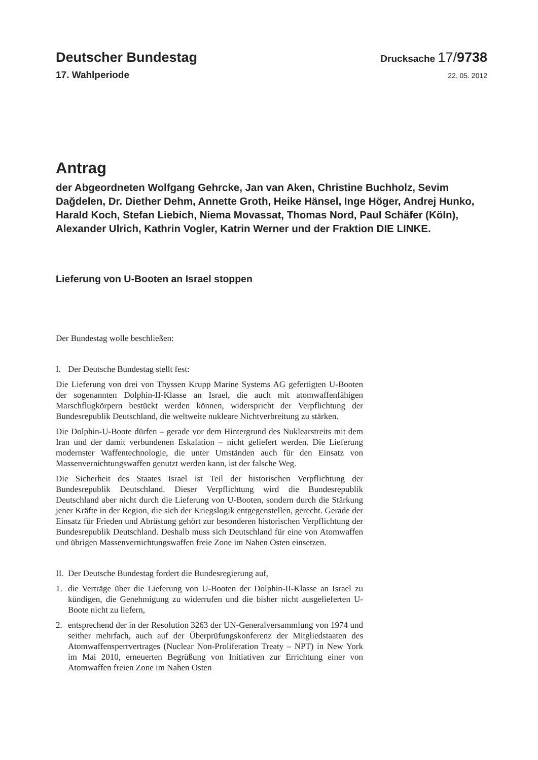Deutscher Bundestag
Drucksache 17/9738
17. Wahlperiode
22. 05. 2012
Antrag
der Abgeordneten Wolfgang Gehrcke, Jan van Aken, Christine Buchholz, Sevim Dağdelen, Dr. Diether Dehm, Annette Groth, Heike Hänsel, Inge Höger, Andrej Hunko, Harald Koch, Stefan Liebich, Niema Movassat, Thomas Nord, Paul Schäfer (Köln), Alexander Ulrich, Kathrin Vogler, Katrin Werner und der Fraktion DIE LINKE.
Lieferung von U-Booten an Israel stoppen
Der Bundestag wolle beschließen:
I. Der Deutsche Bundestag stellt fest:
Die Lieferung von drei von Thyssen Krupp Marine Systems AG gefertigten U-Booten der sogenannten Dolphin-II-Klasse an Israel, die auch mit atomwaffenfähigen Marschflugkörpern bestückt werden können, widerspricht der Verpflichtung der Bundesrepublik Deutschland, die weltweite nukleare Nichtverbreitung zu stärken.
Die Dolphin-U-Boote dürfen – gerade vor dem Hintergrund des Nuklearstreits mit dem Iran und der damit verbundenen Eskalation – nicht geliefert werden. Die Lieferung modernster Waffentechnologie, die unter Umständen auch für den Einsatz von Massenvernichtungswaffen genutzt werden kann, ist der falsche Weg.
Die Sicherheit des Staates Israel ist Teil der historischen Verpflichtung der Bundesrepublik Deutschland. Dieser Verpflichtung wird die Bundesrepublik Deutschland aber nicht durch die Lieferung von U-Booten, sondern durch die Stärkung jener Kräfte in der Region, die sich der Kriegslogik entgegenstellen, gerecht. Gerade der Einsatz für Frieden und Abrüstung gehört zur besonderen historischen Verpflichtung der Bundesrepublik Deutschland. Deshalb muss sich Deutschland für eine von Atomwaffen und übrigen Massenvernichtungswaffen freie Zone im Nahen Osten einsetzen.
II. Der Deutsche Bundestag fordert die Bundesregierung auf,
1. die Verträge über die Lieferung von U-Booten der Dolphin-II-Klasse an Israel zu kündigen, die Genehmigung zu widerrufen und die bisher nicht ausgelieferten U-Boote nicht zu liefern,
2. entsprechend der in der Resolution 3263 der UN-Generalversammlung von 1974 und seither mehrfach, auch auf der Überprüfungskonferenz der Mitgliedstaaten des Atomwaffensperrvertrages (Nuclear Non-Proliferation Treaty – NPT) in New York im Mai 2010, erneuerten Begrüßung von Initiativen zur Errichtung einer von Atomwaffen freien Zone im Nahen Osten